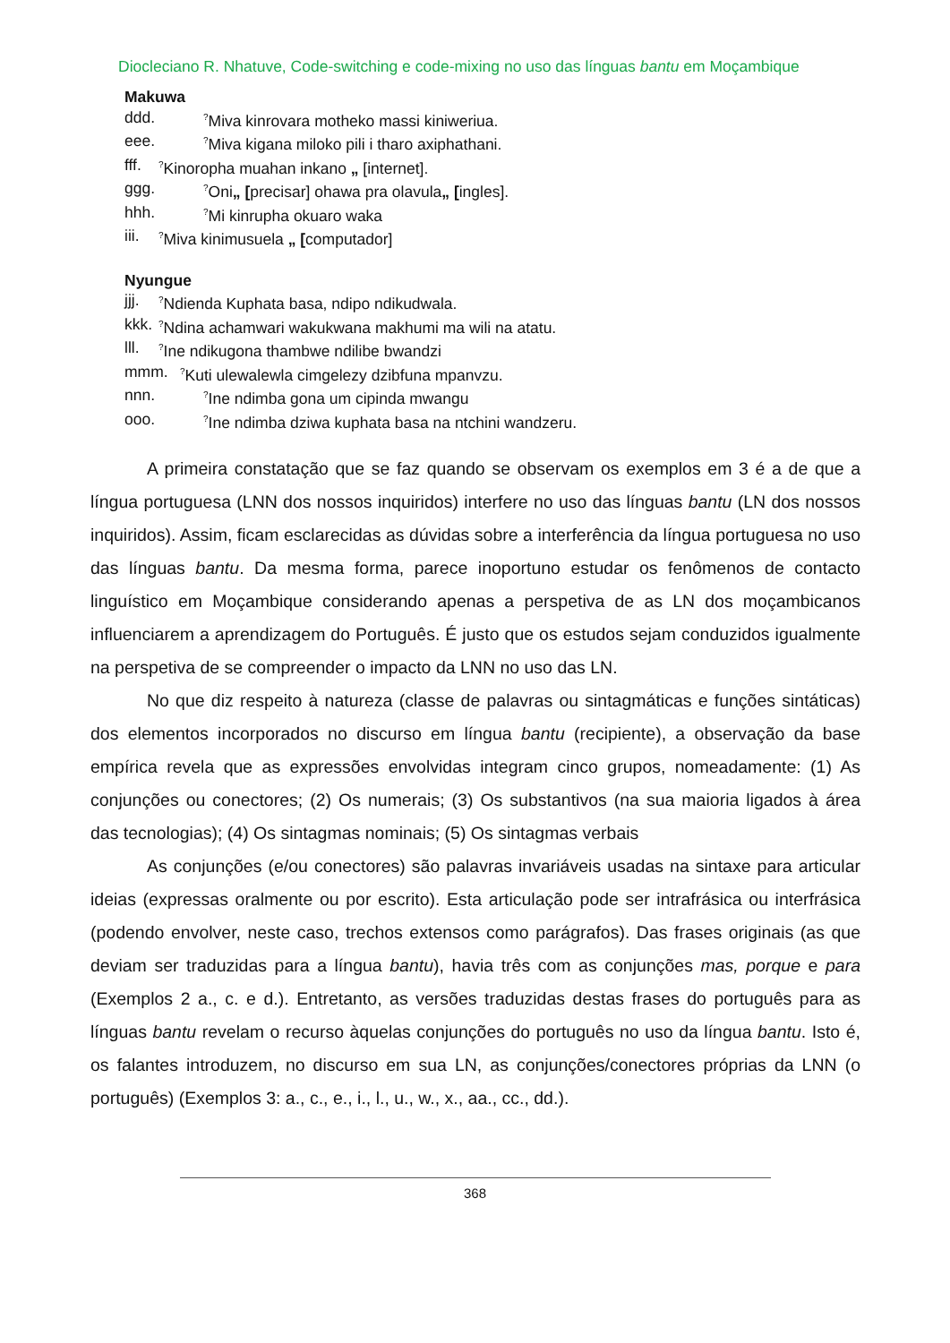Diocleciano R. Nhatuve, Code-switching e code-mixing no uso das línguas bantu em Moçambique
Makuwa
ddd.<sup>?</sup>Miva kinrovara motheko massi kiniweriua.
eee.<sup>?</sup>Miva kigana miloko pili i tharo axiphathani.
fff.<sup>?</sup>Kinoropha muahan inkano „ [internet].
ggg.<sup>?</sup>Oni„ [precisar] ohawa pra olavula„ [ingles].
hhh.<sup>?</sup>Mi kinrupha okuaro waka
iii.<sup>?</sup>Miva kinimusuela „ [computador]
Nyungue
jjj.<sup>?</sup>Ndienda Kuphata basa, ndipo ndikudwala.
kkk.<sup>?</sup>Ndina achamwari wakukwana makhumi ma wili na atatu.
lll.<sup>?</sup>Ine ndikugona thambwe ndilibe bwandzi
mmm.<sup>?</sup>Kuti ulewalewla cimgelezy dzibfuna mpanvzu.
nnn.<sup>?</sup>Ine ndimba gona um cipinda mwangu
ooo.<sup>?</sup>Ine ndimba dziwa kuphata basa na ntchini wandzeru.
A primeira constatação que se faz quando se observam os exemplos em 3 é a de que a língua portuguesa (LNN dos nossos inquiridos) interfere no uso das línguas bantu (LN dos nossos inquiridos). Assim, ficam esclarecidas as dúvidas sobre a interferência da língua portuguesa no uso das línguas bantu. Da mesma forma, parece inoportuno estudar os fenômenos de contacto linguístico em Moçambique considerando apenas a perspetiva de as LN dos moçambicanos influenciarem a aprendizagem do Português. É justo que os estudos sejam conduzidos igualmente na perspetiva de se compreender o impacto da LNN no uso das LN.
No que diz respeito à natureza (classe de palavras ou sintagmáticas e funções sintáticas) dos elementos incorporados no discurso em língua bantu (recipiente), a observação da base empírica revela que as expressões envolvidas integram cinco grupos, nomeadamente: (1) As conjunções ou conectores; (2) Os numerais; (3) Os substantivos (na sua maioria ligados à área das tecnologias); (4) Os sintagmas nominais; (5) Os sintagmas verbais
As conjunções (e/ou conectores) são palavras invariáveis usadas na sintaxe para articular ideias (expressas oralmente ou por escrito). Esta articulação pode ser intrafrásica ou interfrásica (podendo envolver, neste caso, trechos extensos como parágrafos). Das frases originais (as que deviam ser traduzidas para a língua bantu), havia três com as conjunções mas, porque e para (Exemplos 2 a., c. e d.). Entretanto, as versões traduzidas destas frases do português para as línguas bantu revelam o recurso àquelas conjunções do português no uso da língua bantu. Isto é, os falantes introduzem, no discurso em sua LN, as conjunções/conectores próprias da LNN (o português) (Exemplos 3: a., c., e., i., l., u., w., x., aa., cc., dd.).
368